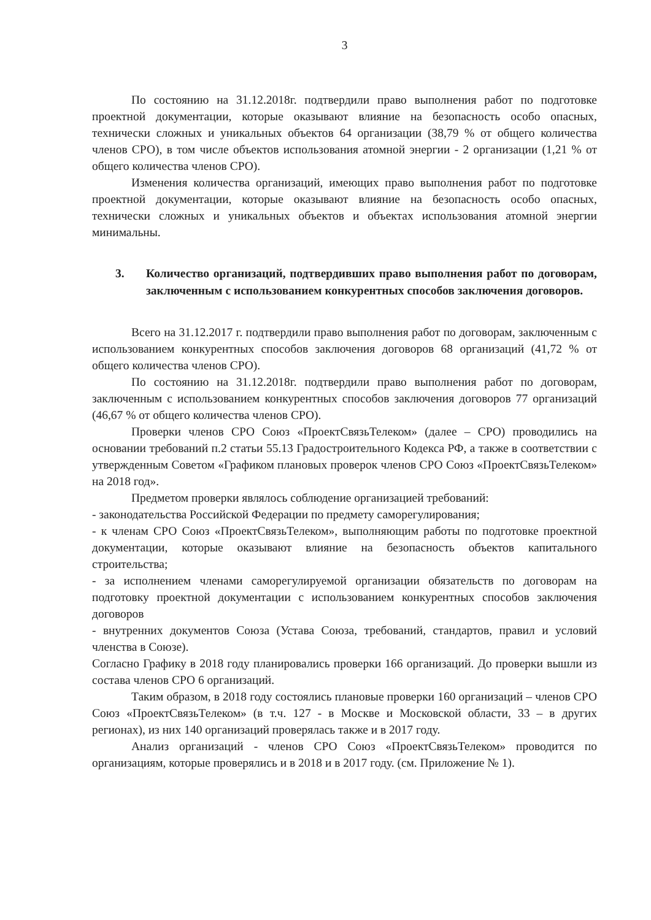3
По состоянию на 31.12.2018г. подтвердили право выполнения работ по подготовке проектной документации, которые оказывают влияние на безопасность особо опасных, технически сложных и уникальных объектов 64 организации (38,79 % от общего количества членов СРО), в том числе объектов использования атомной энергии - 2 организации (1,21 % от общего количества членов СРО).
Изменения количества организаций, имеющих право выполнения работ по подготовке проектной документации, которые оказывают влияние на безопасность особо опасных, технически сложных и уникальных объектов и объектах использования атомной энергии минимальны.
3. Количество организаций, подтвердивших право выполнения работ по договорам, заключенным с использованием конкурентных способов заключения договоров.
Всего на 31.12.2017 г. подтвердили право выполнения работ по договорам, заключенным с использованием конкурентных способов заключения договоров 68 организаций (41,72 % от общего количества членов СРО).
По состоянию на 31.12.2018г. подтвердили право выполнения работ по договорам, заключенным с использованием конкурентных способов заключения договоров 77 организаций (46,67 % от общего количества членов СРО).
Проверки членов СРО Союз «ПроектСвязьТелеком» (далее – СРО) проводились на основании требований п.2 статьи 55.13 Градостроительного Кодекса РФ, а также в соответствии с утвержденным Советом «Графиком плановых проверок членов СРО Союз «ПроектСвязьТелеком» на 2018 год».
Предметом проверки являлось соблюдение организацией требований:
- законодательства Российской Федерации по предмету саморегулирования;
- к членам СРО Союз «ПроектСвязьТелеком», выполняющим работы по подготовке проектной документации, которые оказывают влияние на безопасность объектов капитального строительства;
- за исполнением членами саморегулируемой организации обязательств по договорам на подготовку проектной документации с использованием конкурентных способов заключения договоров
- внутренних документов Союза (Устава Союза, требований, стандартов, правил и условий членства в Союзе).
Согласно Графику в 2018 году планировались проверки 166 организаций. До проверки вышли из состава членов СРО 6 организаций.
Таким образом, в 2018 году состоялись плановые проверки 160 организаций – членов СРО Союз «ПроектСвязьТелеком» (в т.ч. 127 - в Москве и Московской области, 33 – в других регионах), из них 140 организаций проверялась также и в 2017 году.
Анализ организаций - членов СРО Союз «ПроектСвязьТелеком» проводится по организациям, которые проверялись и в 2018 и в 2017 году. (см. Приложение № 1).